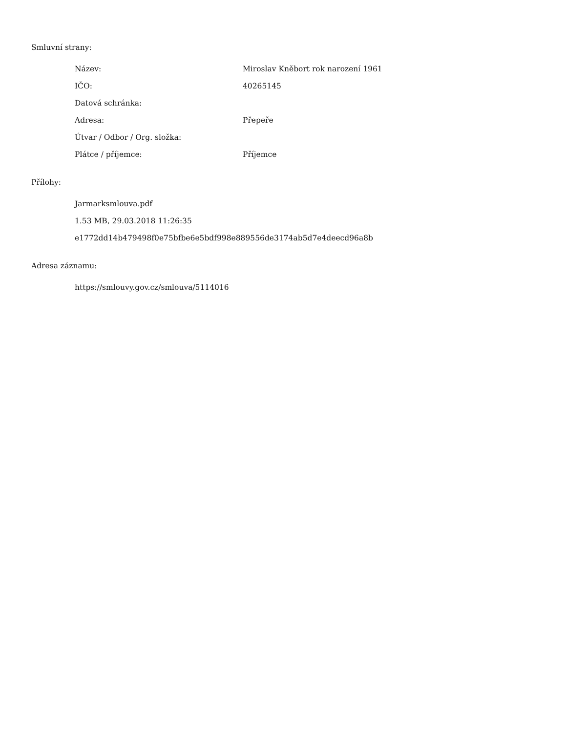Smluvní strany:
| Název: | Miroslav Kněbort rok narození 1961 |
| IČO: | 40265145 |
| Datová schránka: | |
| Adresa: | Přepeře |
| Útvar / Odbor / Org. složka: | |
| Plátce / příjemce: | Příjemce |
Přílohy:
Jarmarksmlouva.pdf
1.53 MB, 29.03.2018 11:26:35
e1772dd14b479498f0e75bfbe6e5bdf998e889556de3174ab5d7e4deecd96a8b
Adresa záznamu:
https://smlouvy.gov.cz/smlouva/5114016